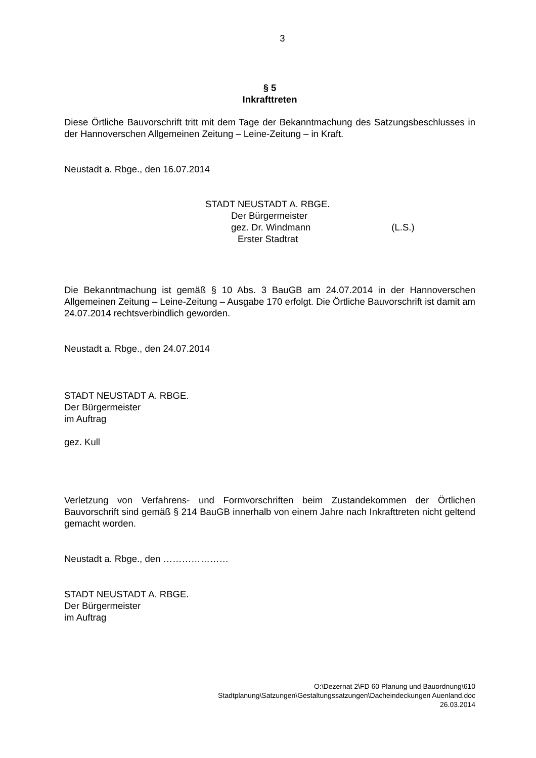3
§ 5
Inkrafttreten
Diese Örtliche Bauvorschrift tritt mit dem Tage der Bekanntmachung des Satzungsbeschlusses in der Hannoverschen Allgemeinen Zeitung – Leine-Zeitung – in Kraft.
Neustadt a. Rbge., den 16.07.2014
STADT NEUSTADT A. RBGE.
Der Bürgermeister
gez. Dr. Windmann (L.S.)
Erster Stadtrat
Die Bekanntmachung ist gemäß § 10 Abs. 3 BauGB am 24.07.2014 in der Hannoverschen Allgemeinen Zeitung – Leine-Zeitung – Ausgabe 170 erfolgt. Die Örtliche Bauvorschrift ist damit am 24.07.2014 rechtsverbindlich geworden.
Neustadt a. Rbge., den 24.07.2014
STADT NEUSTADT A. RBGE.
Der Bürgermeister
im Auftrag
gez. Kull
Verletzung von Verfahrens- und Formvorschriften beim Zustandekommen der Örtlichen Bauvorschrift sind gemäß § 214 BauGB innerhalb von einem Jahre nach Inkrafttreten nicht geltend gemacht worden.
Neustadt a. Rbge., den …………………
STADT NEUSTADT A. RBGE.
Der Bürgermeister
im Auftrag
O:\Dezernat 2\FD 60 Planung und Bauordnung\610
Stadtplanung\Satzungen\Gestaltungssatzungen\Dacheindeckungen Auenland.doc
26.03.2014